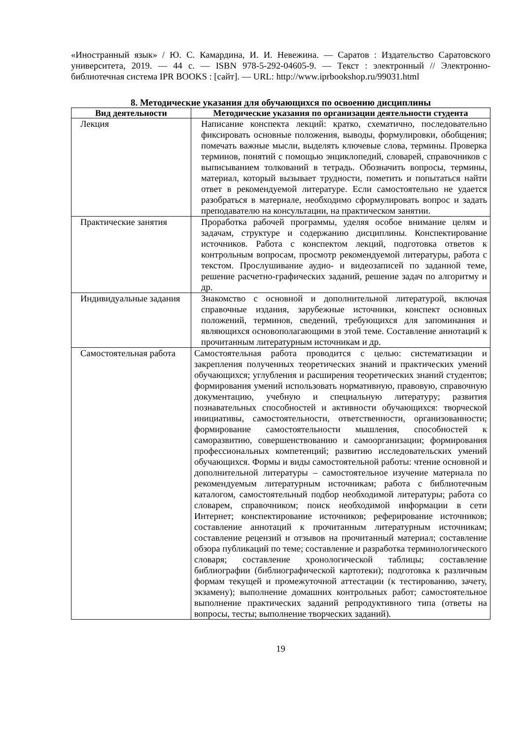«Иностранный язык» / Ю. С. Камардина, И. И. Невежина. — Саратов : Издательство Саратовского университета, 2019. — 44 с. — ISBN 978-5-292-04605-9. — Текст : электронный // Электронно-библиотечная система IPR BOOKS : [сайт]. — URL: http://www.iprbookshop.ru/99031.html
8. Методические указания для обучающихся по освоению дисциплины
| Вид деятельности | Методические указания по организации деятельности студента |
| --- | --- |
| Лекция | Написание конспекта лекций: кратко, схематично, последовательно фиксировать основные положения, выводы, формулировки, обобщения; помечать важные мысли, выделять ключевые слова, термины. Проверка терминов, понятий с помощью энциклопедий, словарей, справочников с выписыванием толкований в тетрадь. Обозначить вопросы, термины, материал, который вызывает трудности, пометить и попытаться найти ответ в рекомендуемой литературе. Если самостоятельно не удается разобраться в материале, необходимо сформулировать вопрос и задать преподавателю на консультации, на практическом занятии. |
| Практические занятия | Проработка рабочей программы, уделяя особое внимание целям и задачам, структуре и содержанию дисциплины. Конспектирование источников. Работа с конспектом лекций, подготовка ответов к контрольным вопросам, просмотр рекомендуемой литературы, работа с текстом. Прослушивание аудио- и видеозаписей по заданной теме, решение расчетно-графических заданий, решение задач по алгоритму и др. |
| Индивидуальные задания | Знакомство с основной и дополнительной литературой, включая справочные издания, зарубежные источники, конспект основных положений, терминов, сведений, требующихся для запоминания и являющихся основополагающими в этой теме. Составление аннотаций к прочитанным литературным источникам и др. |
| Самостоятельная работа | Самостоятельная работа проводится с целью: систематизации и закрепления полученных теоретических знаний и практических умений обучающихся; углубления и расширения теоретических знаний студентов; формирования умений использовать нормативную, правовую, справочную документацию, учебную и специальную литературу; развития познавательных способностей и активности обучающихся: творческой инициативы, самостоятельности, ответственности, организованности; формирование самостоятельности мышления, способностей к саморазвитию, совершенствованию и самоорганизации; формирования профессиональных компетенций; развитию исследовательских умений обучающихся. Формы и виды самостоятельной работы: чтение основной и дополнительной литературы – самостоятельное изучение материала по рекомендуемым литературным источникам; работа с библиотечным каталогом, самостоятельный подбор необходимой литературы; работа со словарем, справочником; поиск необходимой информации в сети Интернет; конспектирование источников; реферирование источников; составление аннотаций к прочитанным литературным источникам; составление рецензий и отзывов на прочитанный материал; составление обзора публикаций по теме; составление и разработка терминологического словаря; составление хронологической таблицы; составление библиографии (библиографической картотеки); подготовка к различным формам текущей и промежуточной аттестации (к тестированию, зачету, экзамену); выполнение домашних контрольных работ; самостоятельное выполнение практических заданий репродуктивного типа (ответы на вопросы, тесты; выполнение творческих заданий). |
19